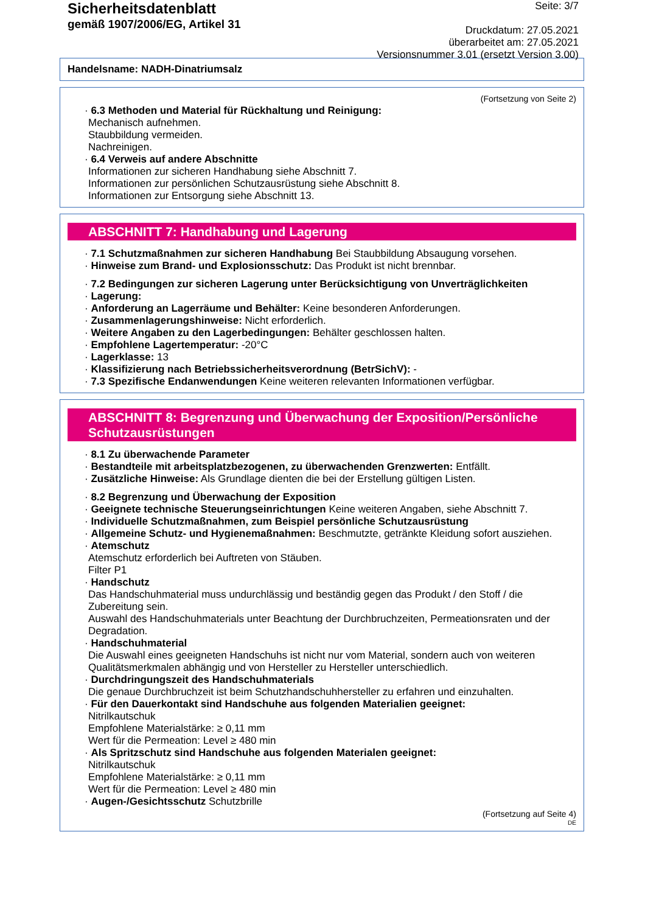Sicherheitsdatenblatt
gemäß 1907/2006/EG, Artikel 31
Seite: 3/7
Druckdatum: 27.05.2021
überarbeitet am: 27.05.2021
Versionsnummer 3.01 (ersetzt Version 3.00)
Handelsname: NADH-Dinatriumsalz
(Fortsetzung von Seite 2)
· 6.3 Methoden und Material für Rückhaltung und Reinigung:
Mechanisch aufnehmen.
Staubbildung vermeiden.
Nachreinigen.
· 6.4 Verweis auf andere Abschnitte
Informationen zur sicheren Handhabung siehe Abschnitt 7.
Informationen zur persönlichen Schutzausrüstung siehe Abschnitt 8.
Informationen zur Entsorgung siehe Abschnitt 13.
ABSCHNITT 7: Handhabung und Lagerung
· 7.1 Schutzmaßnahmen zur sicheren Handhabung Bei Staubbildung Absaugung vorsehen.
· Hinweise zum Brand- und Explosionsschutz: Das Produkt ist nicht brennbar.
· 7.2 Bedingungen zur sicheren Lagerung unter Berücksichtigung von Unverträglichkeiten
· Lagerung:
· Anforderung an Lagerräume und Behälter: Keine besonderen Anforderungen.
· Zusammenlagerungshinweise: Nicht erforderlich.
· Weitere Angaben zu den Lagerbedingungen: Behälter geschlossen halten.
· Empfohlene Lagertemperatur: -20°C
· Lagerklasse: 13
· Klassifizierung nach Betriebssicherheitsverordnung (BetrSichV): -
· 7.3 Spezifische Endanwendungen Keine weiteren relevanten Informationen verfügbar.
ABSCHNITT 8: Begrenzung und Überwachung der Exposition/Persönliche Schutzausrüstungen
· 8.1 Zu überwachende Parameter
· Bestandteile mit arbeitsplatzbezogenen, zu überwachenden Grenzwerten: Entfällt.
· Zusätzliche Hinweise: Als Grundlage dienten die bei der Erstellung gültigen Listen.
· 8.2 Begrenzung und Überwachung der Exposition
· Geeignete technische Steuerungseinrichtungen Keine weiteren Angaben, siehe Abschnitt 7.
· Individuelle Schutzmaßnahmen, zum Beispiel persönliche Schutzausrüstung
· Allgemeine Schutz- und Hygienemaßnahmen: Beschmutzte, getränkte Kleidung sofort ausziehen.
· Atemschutz
Atemschutz erforderlich bei Auftreten von Stäuben.
Filter P1
· Handschutz
Das Handschuhmaterial muss undurchlässig und beständig gegen das Produkt / den Stoff / die Zubereitung sein.
Auswahl des Handschuhmaterials unter Beachtung der Durchbruchzeiten, Permeationsraten und der Degradation.
· Handschuhmaterial
Die Auswahl eines geeigneten Handschuhs ist nicht nur vom Material, sondern auch von weiteren Qualitätsmerkmalen abhängig und von Hersteller zu Hersteller unterschiedlich.
· Durchdringungszeit des Handschuhmaterials
Die genaue Durchbruchzeit ist beim Schutzhandschuhhersteller zu erfahren und einzuhalten.
· Für den Dauerkontakt sind Handschuhe aus folgenden Materialien geeignet:
Nitrilkautschuk
Empfohlene Materialstärke: ≥ 0,11 mm
Wert für die Permeation: Level ≥ 480 min
· Als Spritzschutz sind Handschuhe aus folgenden Materialen geeignet:
Nitrilkautschuk
Empfohlene Materialstärke: ≥ 0,11 mm
Wert für die Permeation: Level ≥ 480 min
· Augen-/Gesichtsschutz Schutzbrille
(Fortsetzung auf Seite 4)
DE